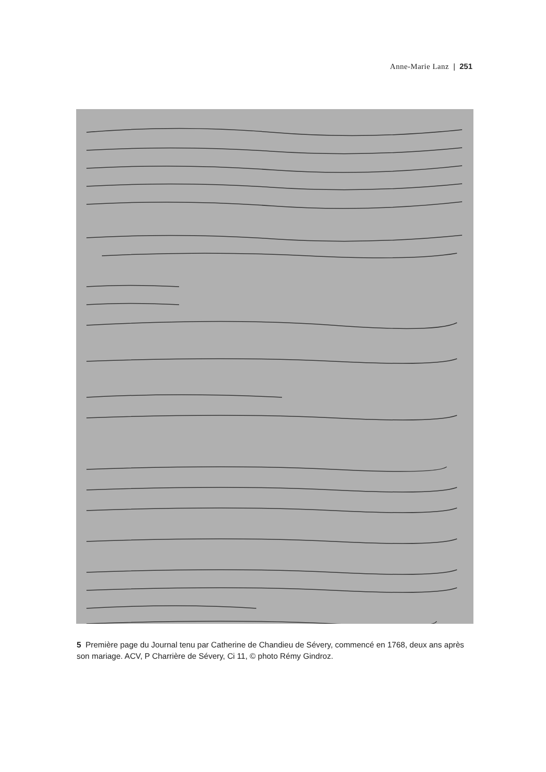Anne-Marie Lanz | 251
5 Première page du Journal tenu par Catherine de Chandieu de Sévery, commencé en 1768, deux ans après son mariage. ACV, P Charrière de Sévery, Ci 11, © photo Rémy Gindroz.